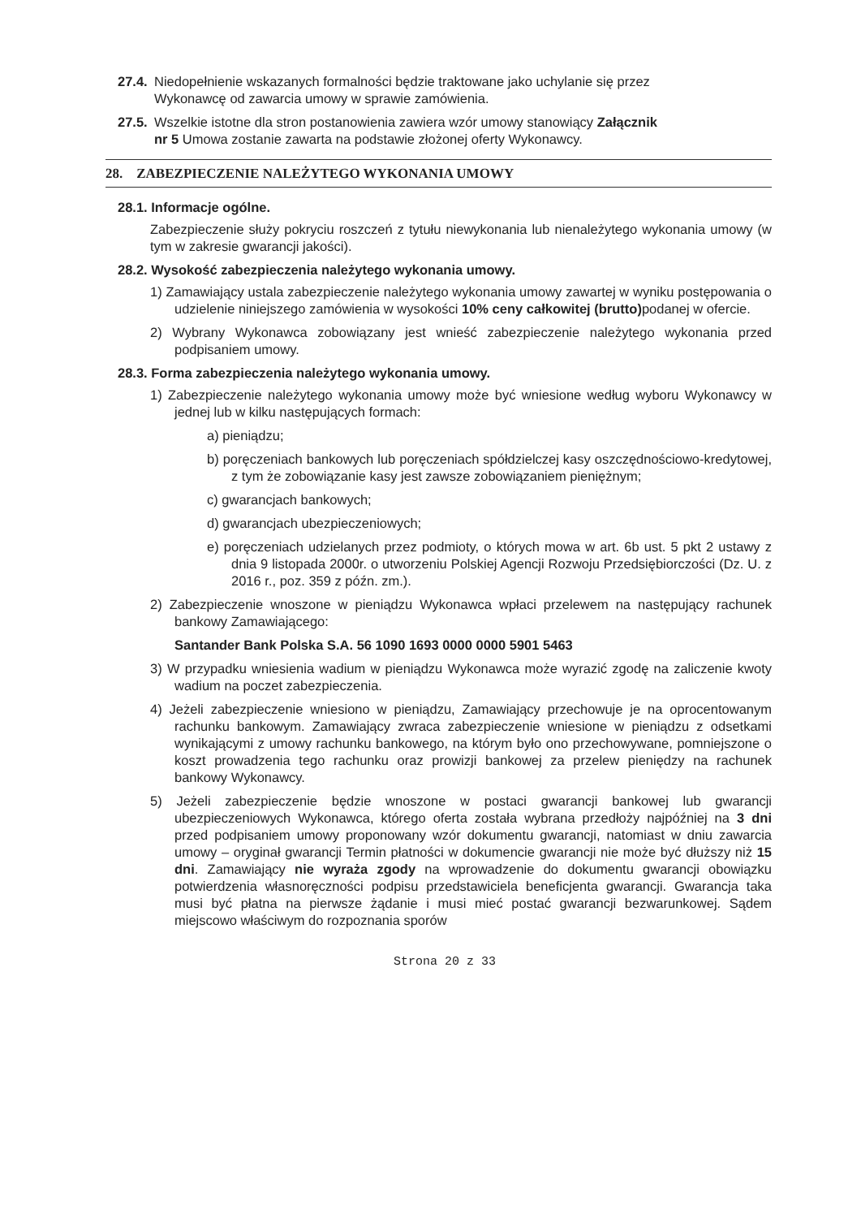27.4. Niedopełnienie wskazanych formalności będzie traktowane jako uchylanie się przez
Wykonawcę od zawarcia umowy w sprawie zamówienia.
27.5. Wszelkie istotne dla stron postanowienia zawiera wzór umowy stanowiący Załącznik
nr 5 Umowa zostanie zawarta na podstawie złożonej oferty Wykonawcy.
28. ZABEZPIECZENIE NALEŻYTEGO WYKONANIA UMOWY
28.1. Informacje ogólne.
Zabezpieczenie służy pokryciu roszczeń z tytułu niewykonania lub nienależytego wykonania umowy (w tym w zakresie gwarancji jakości).
28.2. Wysokość zabezpieczenia należytego wykonania umowy.
1) Zamawiający ustala zabezpieczenie należytego wykonania umowy zawartej w wyniku postępowania o udzielenie niniejszego zamówienia w wysokości 10% ceny całkowitej (brutto) podanej w ofercie.
2) Wybrany Wykonawca zobowiązany jest wnieść zabezpieczenie należytego wykonania przed podpisaniem umowy.
28.3. Forma zabezpieczenia należytego wykonania umowy.
1) Zabezpieczenie należytego wykonania umowy może być wniesione według wyboru Wykonawcy w jednej lub w kilku następujących formach:
a) pieniądzu;
b) poręczeniach bankowych lub poręczeniach spółdzielczej kasy oszczędnościowo-kredytowej, z tym że zobowiązanie kasy jest zawsze zobowiązaniem pieniężnym;
c) gwarancjach bankowych;
d) gwarancjach ubezpieczeniowych;
e) poręczeniach udzielanych przez podmioty, o których mowa w art. 6b ust. 5 pkt 2 ustawy z dnia 9 listopada 2000r. o utworzeniu Polskiej Agencji Rozwoju Przedsiębiorczości (Dz. U. z 2016 r., poz. 359 z późn. zm.).
2) Zabezpieczenie wnoszone w pieniądzu Wykonawca wpłaci przelewem na następujący rachunek bankowy Zamawiającego:
Santander Bank Polska S.A. 56 1090 1693 0000 0000 5901 5463
3) W przypadku wniesienia wadium w pieniądzu Wykonawca może wyrazić zgodę na zaliczenie kwoty wadium na poczet zabezpieczenia.
4) Jeżeli zabezpieczenie wniesiono w pieniądzu, Zamawiający przechowuje je na oprocentowanym rachunku bankowym. Zamawiający zwraca zabezpieczenie wniesione w pieniądzu z odsetkami wynikającymi z umowy rachunku bankowego, na którym było ono przechowywane, pomniejszone o koszt prowadzenia tego rachunku oraz prowizji bankowej za przelew pieniędzy na rachunek bankowy Wykonawcy.
5) Jeżeli zabezpieczenie będzie wnoszone w postaci gwarancji bankowej lub gwarancji ubezpieczeniowych Wykonawca, którego oferta została wybrana przedłoży najpóźniej na 3 dni przed podpisaniem umowy proponowany wzór dokumentu gwarancji, natomiast w dniu zawarcia umowy – oryginał gwarancji Termin płatności w dokumencie gwarancji nie może być dłuższy niż 15 dni. Zamawiający nie wyraża zgody na wprowadzenie do dokumentu gwarancji obowiązku potwierdzenia własnoręczności podpisu przedstawiciela beneficjenta gwarancji. Gwarancja taka musi być płatna na pierwsze żądanie i musi mieć postać gwarancji bezwarunkowej. Sądem miejscowo właściwym do rozpoznania sporów
Strona 20 z 33